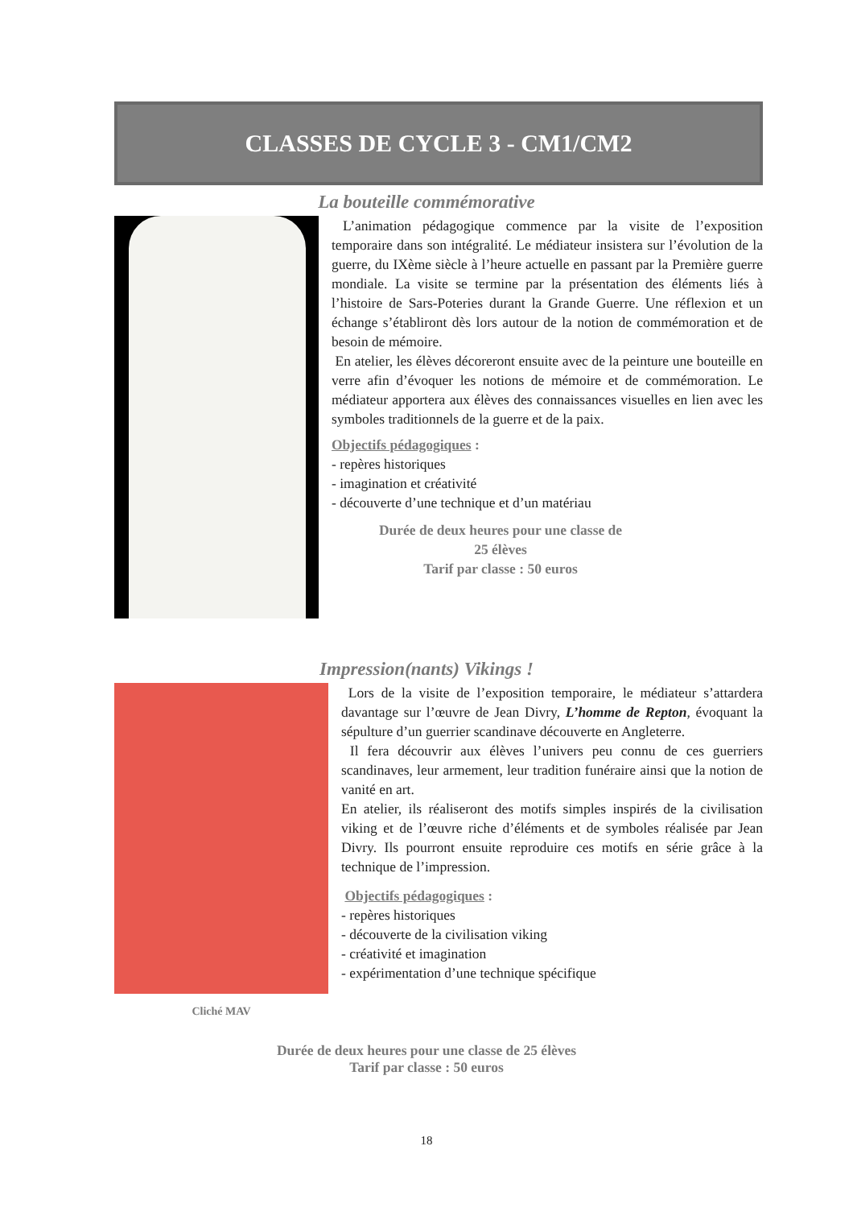CLASSES DE CYCLE 3 - CM1/CM2
La bouteille commémorative
L’animation pédagogique commence par la visite de l’exposition temporaire dans son intégralité. Le médiateur insistera sur l’évolution de la guerre, du IXème siècle à l’heure actuelle en passant par la Première guerre mondiale. La visite se termine par la présentation des éléments liés à l’histoire de Sars-Poteries durant la Grande Guerre. Une réflexion et un échange s’établiront dès lors autour de la notion de commémoration et de besoin de mémoire.
En atelier, les élèves décoreront ensuite avec de la peinture une bouteille en verre afin d’évoquer les notions de mémoire et de commémoration. Le médiateur apportera aux élèves des connaissances visuelles en lien avec les symboles traditionnels de la guerre et de la paix.
Objectifs pédagogiques :
- repères historiques
- imagination et créativité
- découverte d’une technique et d’un matériau
Durée de deux heures pour une classe de
25 élèves
Tarif par classe : 50 euros
Impression(nants) Vikings !
Cliché MAV
Lors de la visite de l’exposition temporaire, le médiateur s’attardera davantage sur l’œuvre de Jean Divry, L’homme de Repton, évoquant la sépulture d’un guerrier scandinave découverte en Angleterre.
Il fera découvrir aux élèves l’univers peu connu de ces guerriers scandinaves, leur armement, leur tradition funéraire ainsi que la notion de vanité en art.
En atelier, ils réaliseront des motifs simples inspirés de la civilisation viking et de l’œuvre riche d’éléments et de symboles réalisée par Jean Divry. Ils pourront ensuite reproduire ces motifs en série grâce à la technique de l’impression.
Objectifs pédagogiques :
- repères historiques
- découverte de la civilisation viking
- créativité et imagination
- expérimentation d’une technique spécifique
Durée de deux heures pour une classe de 25 élèves
Tarif par classe : 50 euros
18